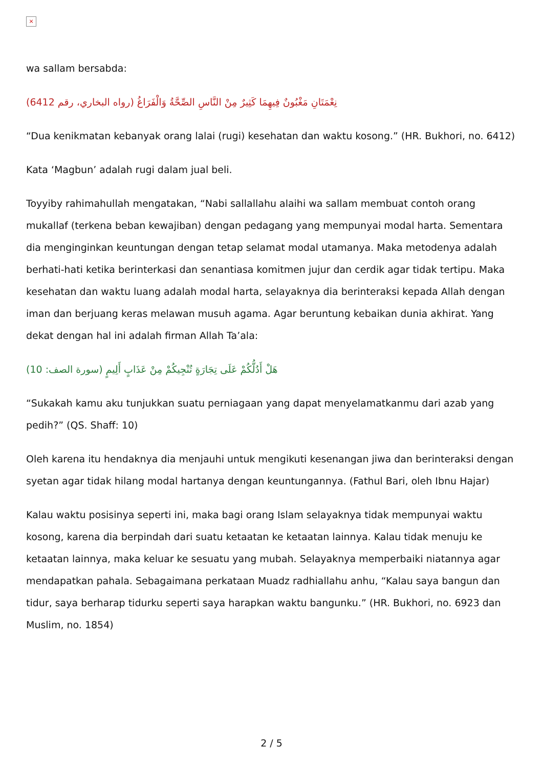×
wa sallam bersabda:
(نِعْمَتَانِ مَغْبُونٌ فِيهِمَا كَثِيرٌ مِنْ النَّاسِ الصِّحَّةُ وَالْفَرَاغُ (رواه البخاري، رقم 6412
“Dua kenikmatan kebanyak orang lalai (rugi) kesehatan dan waktu kosong.” (HR. Bukhori, no. 6412)
Kata ‘Magbun’ adalah rugi dalam jual beli.
Toyyiby rahimahullah mengatakan, “Nabi sallallahu alaihi wa sallam membuat contoh orang mukallaf (terkena beban kewajiban) dengan pedagang yang mempunyai modal harta. Sementara dia menginginkan keuntungan dengan tetap selamat modal utamanya. Maka metodenya adalah berhati-hati ketika berinterkasi dan senantiasa komitmen jujur dan cerdik agar tidak tertipu. Maka kesehatan dan waktu luang adalah modal harta, selayaknya dia berinteraksi kepada Allah dengan iman dan berjuang keras melawan musuh agama. Agar beruntung kebaikan dunia akhirat. Yang dekat dengan hal ini adalah firman Allah Ta’ala:
(هَلْ أَدُلُّكُمْ عَلَى تِجَارَةٍ تُنْجِيكُمْ مِنْ عَذَابٍ أَلِيمٍ (سورة الصف: 10
“Sukakah kamu aku tunjukkan suatu perniagaan yang dapat menyelamatkanmu dari azab yang pedih?” (QS. Shaff: 10)
Oleh karena itu hendaknya dia menjauhi untuk mengikuti kesenangan jiwa dan berinteraksi dengan syetan agar tidak hilang modal hartanya dengan keuntungannya. (Fathul Bari, oleh Ibnu Hajar)
Kalau waktu posisinya seperti ini, maka bagi orang Islam selayaknya tidak mempunyai waktu kosong, karena dia berpindah dari suatu ketaatan ke ketaatan lainnya. Kalau tidak menuju ke ketaatan lainnya, maka keluar ke sesuatu yang mubah. Selayaknya memperbaiki niatannya agar mendapatkan pahala. Sebagaimana perkataan Muadz radhiallahu anhu, “Kalau saya bangun dan tidur, saya berharap tidurku seperti saya harapkan waktu bangunku.” (HR. Bukhori, no. 6923 dan Muslim, no. 1854)
2 / 5